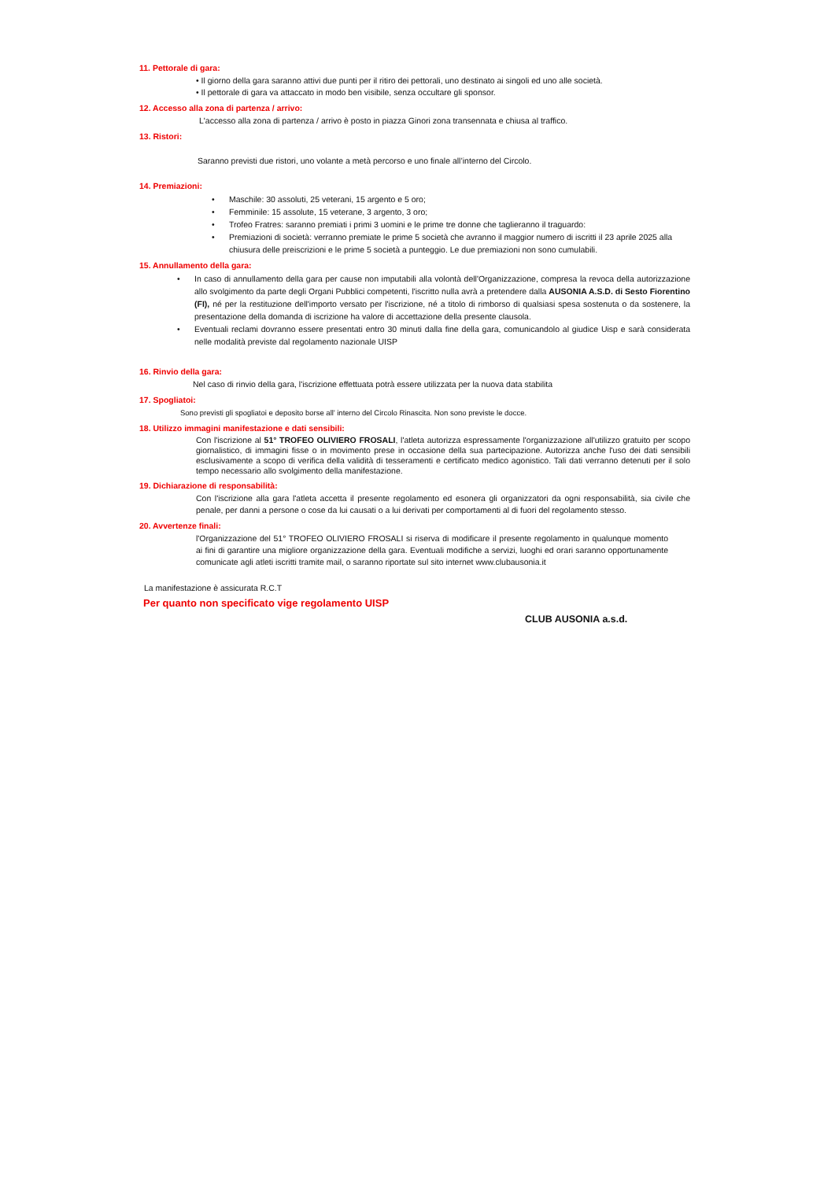11. Pettorale di gara:
• Il giorno della gara saranno attivi due punti per il ritiro dei pettorali, uno destinato ai singoli ed uno alle società.
• Il pettorale di gara va attaccato in modo ben visibile, senza occultare gli sponsor.
12. Accesso alla zona di partenza / arrivo:
L'accesso alla zona di partenza / arrivo è posto in piazza Ginori zona transennata e chiusa al traffico.
13. Ristori:
Saranno previsti due ristori, uno volante a metà percorso e uno finale all’interno del Circolo.
14. Premiazioni:
• Maschile: 30 assoluti, 25 veterani, 15 argento e 5 oro;
• Femminile: 15 assolute, 15 veterane, 3 argento, 3 oro;
• Trofeo Fratres: saranno premiati i primi 3 uomini e le prime tre donne che taglieranno il traguardo:
• Premiazioni di società: verranno premiate le prime 5 società che avranno il maggior numero di iscritti il 23 aprile 2025 alla chiusura delle preiscrizioni e le prime 5 società a punteggio. Le due premiazioni non sono cumulabili.
15. Annullamento della gara:
• In caso di annullamento della gara per cause non imputabili alla volontà dell'Organizzazione, compresa la revoca della autorizzazione allo svolgimento da parte degli Organi Pubblici competenti, l'iscritto nulla avrà a pretendere dalla AUSONIA A.S.D. di Sesto Fiorentino (FI), né per la restituzione dell'importo versato per l'iscrizione, né a titolo di rimborso di qualsiasi spesa sostenuta o da sostenere, la presentazione della domanda di iscrizione ha valore di accettazione della presente clausola.
• Eventuali reclami dovranno essere presentati entro 30 minuti dalla fine della gara, comunicandolo al giudice Uisp e sarà considerata nelle modalità previste dal regolamento nazionale UISP
16. Rinvio della gara:
Nel caso di rinvio della gara, l'iscrizione effettuata potrà essere utilizzata per la nuova data stabilita
17. Spogliatoi:
Sono previsti gli spogliatoi e deposito borse all’ interno del Circolo Rinascita. Non sono previste le docce.
18. Utilizzo immagini manifestazione e dati sensibili:
Con l'iscrizione al 51° TROFEO OLIVIERO FROSALI, l'atleta autorizza espressamente l'organizzazione all'utilizzo gratuito per scopo giornalistico, di immagini fisse o in movimento prese in occasione della sua partecipazione. Autorizza anche l'uso dei dati sensibili esclusivamente a scopo di verifica della validità di tesseramenti e certificato medico agonistico. Tali dati verranno detenuti per il solo tempo necessario allo svolgimento della manifestazione.
19. Dichiarazione di responsabilità:
Con l'iscrizione alla gara l'atleta accetta il presente regolamento ed esonera gli organizzatori da ogni responsabilità, sia civile che penale, per danni a persone o cose da lui causati o a lui derivati per comportamenti al di fuori del regolamento stesso.
20. Avvertenze finali:
l'Organizzazione del 51° TROFEO OLIVIERO FROSALI si riserva di modificare il presente regolamento in qualunque momento ai fini di garantire una migliore organizzazione della gara. Eventuali modifiche a servizi, luoghi ed orari saranno opportunamente comunicate agli atleti iscritti tramite mail, o saranno riportate sul sito internet www.clubausonia.it
La manifestazione è assicurata R.C.T
Per quanto non specificato vige regolamento UISP
CLUB AUSONIA a.s.d.